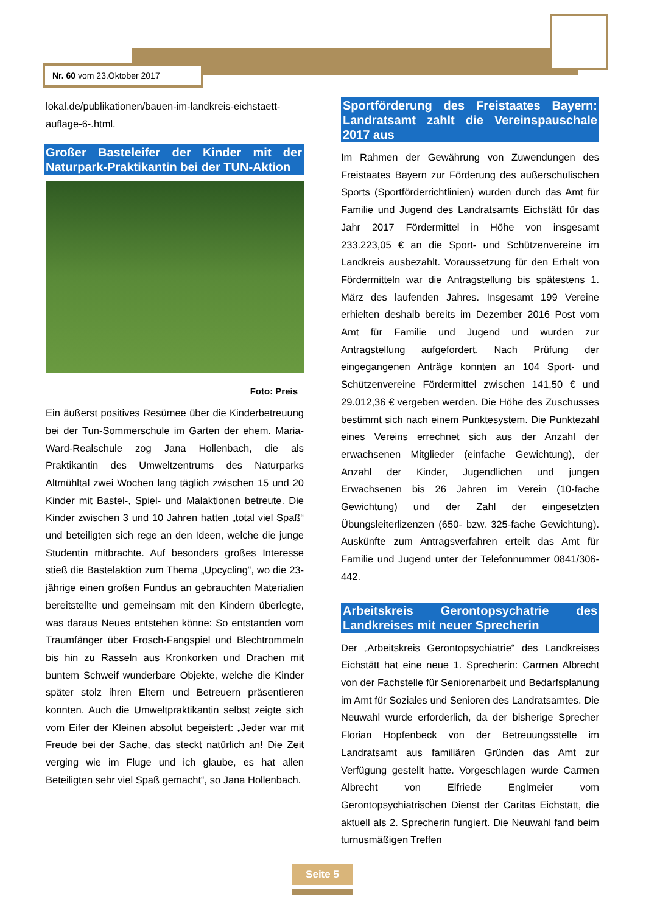Nr. 60 vom 23.Oktober 2017
lokal.de/publikationen/bauen-im-landkreis-eichstaett-auflage-6-.html.
Großer Basteleifer der Kinder mit der Naturpark-Praktikantin bei der TUN-Aktion
Foto: Preis
Ein äußerst positives Resümee über die Kinderbetreuung bei der Tun-Sommerschule im Garten der ehem. Maria-Ward-Realschule zog Jana Hollenbach, die als Praktikantin des Umweltzentrums des Naturparks Altmühltal zwei Wochen lang täglich zwischen 15 und 20 Kinder mit Bastel-, Spiel- und Malaktionen betreute. Die Kinder zwischen 3 und 10 Jahren hatten „total viel Spaß“ und beteiligten sich rege an den Ideen, welche die junge Studentin mitbrachte. Auf besonders großes Interesse stieß die Bastelaktion zum Thema „Upcycling“, wo die 23-jährige einen großen Fundus an gebrauchten Materialien bereitstellte und gemeinsam mit den Kindern überlegte, was daraus Neues entstehen könne: So entstanden vom Traumfänger über Frosch-Fangspiel und Blechtrommeln bis hin zu Rasseln aus Kronkorken und Drachen mit buntem Schweif wunderbare Objekte, welche die Kinder später stolz ihren Eltern und Betreuern präsentieren konnten. Auch die Umweltpraktikantin selbst zeigte sich vom Eifer der Kleinen absolut begeistert: „Jeder war mit Freude bei der Sache, das steckt natürlich an! Die Zeit verging wie im Fluge und ich glaube, es hat allen Beteiligten sehr viel Spaß gemacht“, so Jana Hollenbach.
Sportförderung des Freistaates Bayern: Landratsamt zahlt die Vereinspauschale 2017 aus
Im Rahmen der Gewährung von Zuwendungen des Freistaates Bayern zur Förderung des außerschulischen Sports (Sportförderrichtlinien) wurden durch das Amt für Familie und Jugend des Landratsamts Eichstätt für das Jahr 2017 Fördermittel in Höhe von insgesamt 233.223,05 € an die Sport- und Schützenvereine im Landkreis ausbezahlt. Voraussetzung für den Erhalt von Fördermitteln war die Antragstellung bis spätestens 1. März des laufenden Jahres. Insgesamt 199 Vereine erhielten deshalb bereits im Dezember 2016 Post vom Amt für Familie und Jugend und wurden zur Antragstellung aufgefordert. Nach Prüfung der eingegangenen Anträge konnten an 104 Sport- und Schützenvereine Fördermittel zwischen 141,50 € und 29.012,36 € vergeben werden. Die Höhe des Zuschusses bestimmt sich nach einem Punktesystem. Die Punktezahl eines Vereins errechnet sich aus der Anzahl der erwachsenen Mitglieder (einfache Gewichtung), der Anzahl der Kinder, Jugendlichen und jungen Erwachsenen bis 26 Jahren im Verein (10-fache Gewichtung) und der Zahl der eingesetzten Übungsleiterlizenzen (650- bzw. 325-fache Gewichtung). Auskünfte zum Antragsverfahren erteilt das Amt für Familie und Jugend unter der Telefonnummer 0841/306-442.
Arbeitskreis Gerontopsychatrie des Landkreises mit neuer Sprecherin
Der „Arbeitskreis Gerontopsychiatrie“ des Landkreises Eichstätt hat eine neue 1. Sprecherin: Carmen Albrecht von der Fachstelle für Seniorenarbeit und Bedarfsplanung im Amt für Soziales und Senioren des Landratsamtes. Die Neuwahl wurde erforderlich, da der bisherige Sprecher Florian Hopfenbeck von der Betreuungsstelle im Landratsamt aus familiären Gründen das Amt zur Verfügung gestellt hatte. Vorgeschlagen wurde Carmen Albrecht von Elfriede Englmeier vom Gerontopsychiatrischen Dienst der Caritas Eichstätt, die aktuell als 2. Sprecherin fungiert. Die Neuwahl fand beim turnusmäßigen Treffen
Seite 5